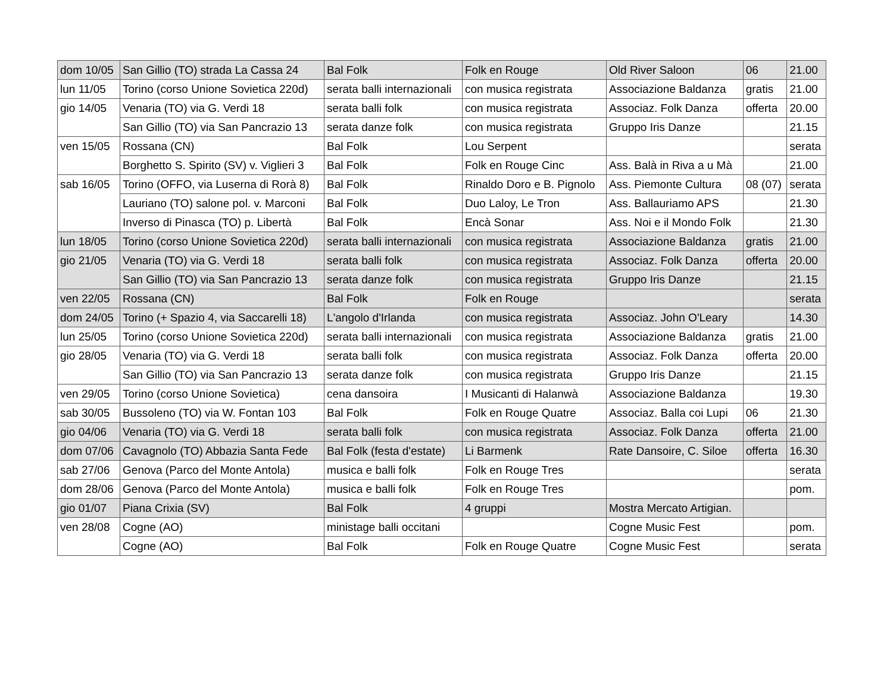| dom 10/05 | San Gillio (TO) strada La Cassa 24 | Bal Folk | Folk en Rouge | Old River Saloon | 06 | 21.00 |
| lun 11/05 | Torino (corso Unione Sovietica 220d) | serata balli internazionali | con musica registrata | Associazione Baldanza | gratis | 21.00 |
| gio 14/05 | Venaria (TO) via G. Verdi 18 | serata balli folk | con musica registrata | Associaz. Folk Danza | offerta | 20.00 |
| | San Gillio (TO) via San Pancrazio 13 | serata danze folk | con musica registrata | Gruppo Iris Danze | | 21.15 |
| ven 15/05 | Rossana (CN) | Bal Folk | Lou Serpent | | | serata |
| | Borghetto S. Spirito (SV) v. Viglieri 3 | Bal Folk | Folk en Rouge Cinc | Ass. Balà in Riva a u Mà | | 21.00 |
| sab 16/05 | Torino (OFFO, via Luserna di Rorà 8) | Bal Folk | Rinaldo Doro e B. Pignolo | Ass. Piemonte Cultura | 08 (07) | serata |
| | Lauriano (TO) salone pol. v. Marconi | Bal Folk | Duo Laloy, Le Tron | Ass. Ballauriamo APS | | 21.30 |
| | Inverso di Pinasca (TO) p. Libertà | Bal Folk | Encà Sonar | Ass. Noi e il Mondo Folk | | 21.30 |
| lun 18/05 | Torino (corso Unione Sovietica 220d) | serata balli internazionali | con musica registrata | Associazione Baldanza | gratis | 21.00 |
| gio 21/05 | Venaria (TO) via G. Verdi 18 | serata balli folk | con musica registrata | Associaz. Folk Danza | offerta | 20.00 |
| | San Gillio (TO) via San Pancrazio 13 | serata danze folk | con musica registrata | Gruppo Iris Danze | | 21.15 |
| ven 22/05 | Rossana (CN) | Bal Folk | Folk en Rouge | | | serata |
| dom 24/05 | Torino (+ Spazio 4, via Saccarelli 18) | L'angolo d'Irlanda | con musica registrata | Associaz. John O'Leary | | 14.30 |
| lun 25/05 | Torino (corso Unione Sovietica 220d) | serata balli internazionali | con musica registrata | Associazione Baldanza | gratis | 21.00 |
| gio 28/05 | Venaria (TO) via G. Verdi 18 | serata balli folk | con musica registrata | Associaz. Folk Danza | offerta | 20.00 |
| | San Gillio (TO) via San Pancrazio 13 | serata danze folk | con musica registrata | Gruppo Iris Danze | | 21.15 |
| ven 29/05 | Torino (corso Unione Sovietica) | cena dansoira | I Musicanti di Halanwà | Associazione Baldanza | | 19.30 |
| sab 30/05 | Bussoleno (TO) via W. Fontan 103 | Bal Folk | Folk en Rouge Quatre | Associaz. Balla coi Lupi | 06 | 21.30 |
| gio 04/06 | Venaria (TO) via G. Verdi 18 | serata balli folk | con musica registrata | Associaz. Folk Danza | offerta | 21.00 |
| dom 07/06 | Cavagnolo (TO) Abbazia Santa Fede | Bal Folk (festa d'estate) | Li Barmenk | Rate Dansoire, C. Siloe | offerta | 16.30 |
| sab 27/06 | Genova (Parco del Monte Antola) | musica e balli folk | Folk en Rouge Tres | | | serata |
| dom 28/06 | Genova (Parco del Monte Antola) | musica e balli folk | Folk en Rouge Tres | | | pom. |
| gio 01/07 | Piana Crixia (SV) | Bal Folk | 4 gruppi | Mostra Mercato Artigian. | | |
| ven 28/08 | Cogne (AO) | ministage balli occitani | | Cogne Music Fest | | pom. |
| | Cogne (AO) | Bal Folk | Folk en Rouge Quatre | Cogne Music Fest | | serata |